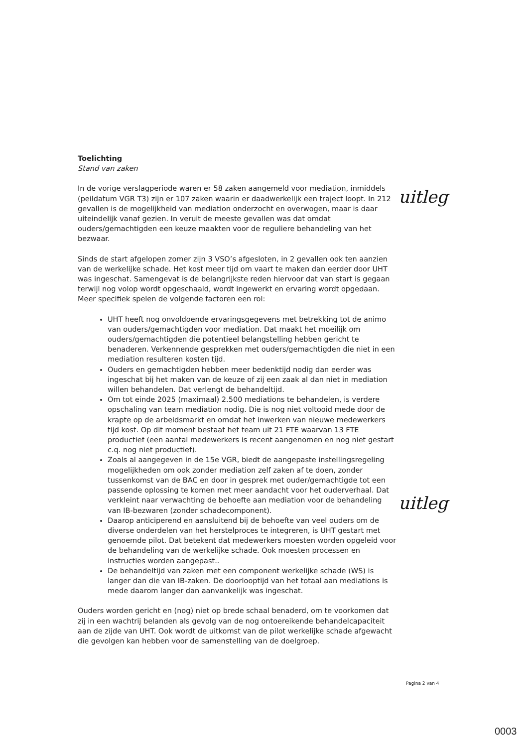Toelichting
Stand van zaken
In de vorige verslagperiode waren er 58 zaken aangemeld voor mediation, inmiddels (peildatum VGR T3) zijn er 107 zaken waarin er daadwerkelijk een traject loopt. In 212 gevallen is de mogelijkheid van mediation onderzocht en overwogen, maar is daar uiteindelijk vanaf gezien. In veruit de meeste gevallen was dat omdat ouders/gemachtigden een keuze maakten voor de reguliere behandeling van het bezwaar.
Sinds de start afgelopen zomer zijn 3 VSO’s afgesloten, in 2 gevallen ook ten aanzien van de werkelijke schade. Het kost meer tijd om vaart te maken dan eerder door UHT was ingeschat. Samengevat is de belangrijkste reden hiervoor dat van start is gegaan terwijl nog volop wordt opgeschaald, wordt ingewerkt en ervaring wordt opgedaan. Meer specifiek spelen de volgende factoren een rol:
UHT heeft nog onvoldoende ervaringsgegevens met betrekking tot de animo van ouders/gemachtigden voor mediation. Dat maakt het moeilijk om ouders/gemachtigden die potentieel belangstelling hebben gericht te benaderen. Verkennende gesprekken met ouders/gemachtigden die niet in een mediation resulteren kosten tijd.
Ouders en gemachtigden hebben meer bedenktijd nodig dan eerder was ingeschat bij het maken van de keuze of zij een zaak al dan niet in mediation willen behandelen. Dat verlengt de behandeltijd.
Om tot einde 2025 (maximaal) 2.500 mediations te behandelen, is verdere opschaling van team mediation nodig. Die is nog niet voltooid mede door de krapte op de arbeidsmarkt en omdat het inwerken van nieuwe medewerkers tijd kost. Op dit moment bestaat het team uit 21 FTE waarvan 13 FTE productief (een aantal medewerkers is recent aangenomen en nog niet gestart c.q. nog niet productief).
Zoals al aangegeven in de 15e VGR, biedt de aangepaste instellingsregeling mogelijkheden om ook zonder mediation zelf zaken af te doen, zonder tussenkomst van de BAC en door in gesprek met ouder/gemachtigde tot een passende oplossing te komen met meer aandacht voor het ouderverhaal. Dat verkleint naar verwachting de behoefte aan mediation voor de behandeling van IB-bezwaren (zonder schadecomponent).
Daarop anticiperend en aansluitend bij de behoefte van veel ouders om de diverse onderdelen van het herstelproces te integreren, is UHT gestart met genoemde pilot. Dat betekent dat medewerkers moesten worden opgeleid voor de behandeling van de werkelijke schade. Ook moesten processen en instructies worden aangepast..
De behandeltijd van zaken met een component werkelijke schade (WS) is langer dan die van IB-zaken. De doorlooptijd van het totaal aan mediations is mede daarom langer dan aanvankelijk was ingeschat.
Ouders worden gericht en (nog) niet op brede schaal benaderd, om te voorkomen dat zij in een wachtrij belanden als gevolg van de nog ontoereikende behandelcapaciteit aan de zijde van UHT. Ook wordt de uitkomst van de pilot werkelijke schade afgewacht die gevolgen kan hebben voor de samenstelling van de doelgroep.
uitleg
uitleg
Pagina 2 van 4
0003